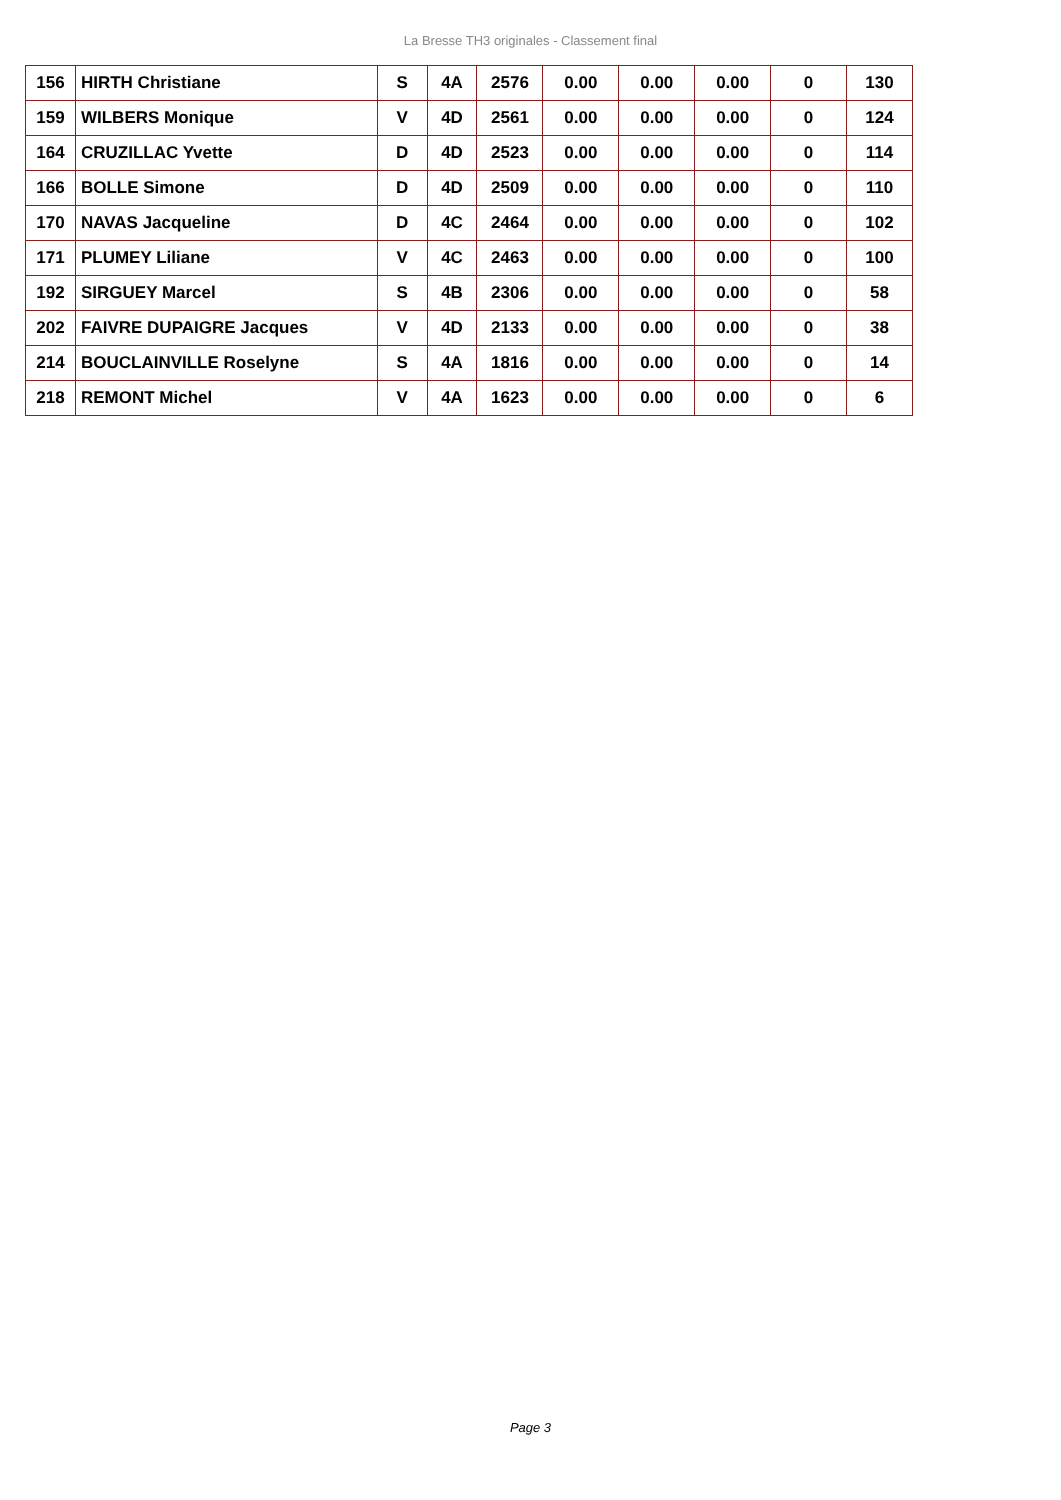La Bresse TH3 originales - Classement final
| 156 | HIRTH Christiane | S | 4A | 2576 | 0.00 | 0.00 | 0.00 | 0 | 130 |
| 159 | WILBERS Monique | V | 4D | 2561 | 0.00 | 0.00 | 0.00 | 0 | 124 |
| 164 | CRUZILLAC Yvette | D | 4D | 2523 | 0.00 | 0.00 | 0.00 | 0 | 114 |
| 166 | BOLLE Simone | D | 4D | 2509 | 0.00 | 0.00 | 0.00 | 0 | 110 |
| 170 | NAVAS Jacqueline | D | 4C | 2464 | 0.00 | 0.00 | 0.00 | 0 | 102 |
| 171 | PLUMEY Liliane | V | 4C | 2463 | 0.00 | 0.00 | 0.00 | 0 | 100 |
| 192 | SIRGUEY Marcel | S | 4B | 2306 | 0.00 | 0.00 | 0.00 | 0 | 58 |
| 202 | FAIVRE DUPAIGRE Jacques | V | 4D | 2133 | 0.00 | 0.00 | 0.00 | 0 | 38 |
| 214 | BOUCLAINVILLE Roselyne | S | 4A | 1816 | 0.00 | 0.00 | 0.00 | 0 | 14 |
| 218 | REMONT Michel | V | 4A | 1623 | 0.00 | 0.00 | 0.00 | 0 | 6 |
Page 3